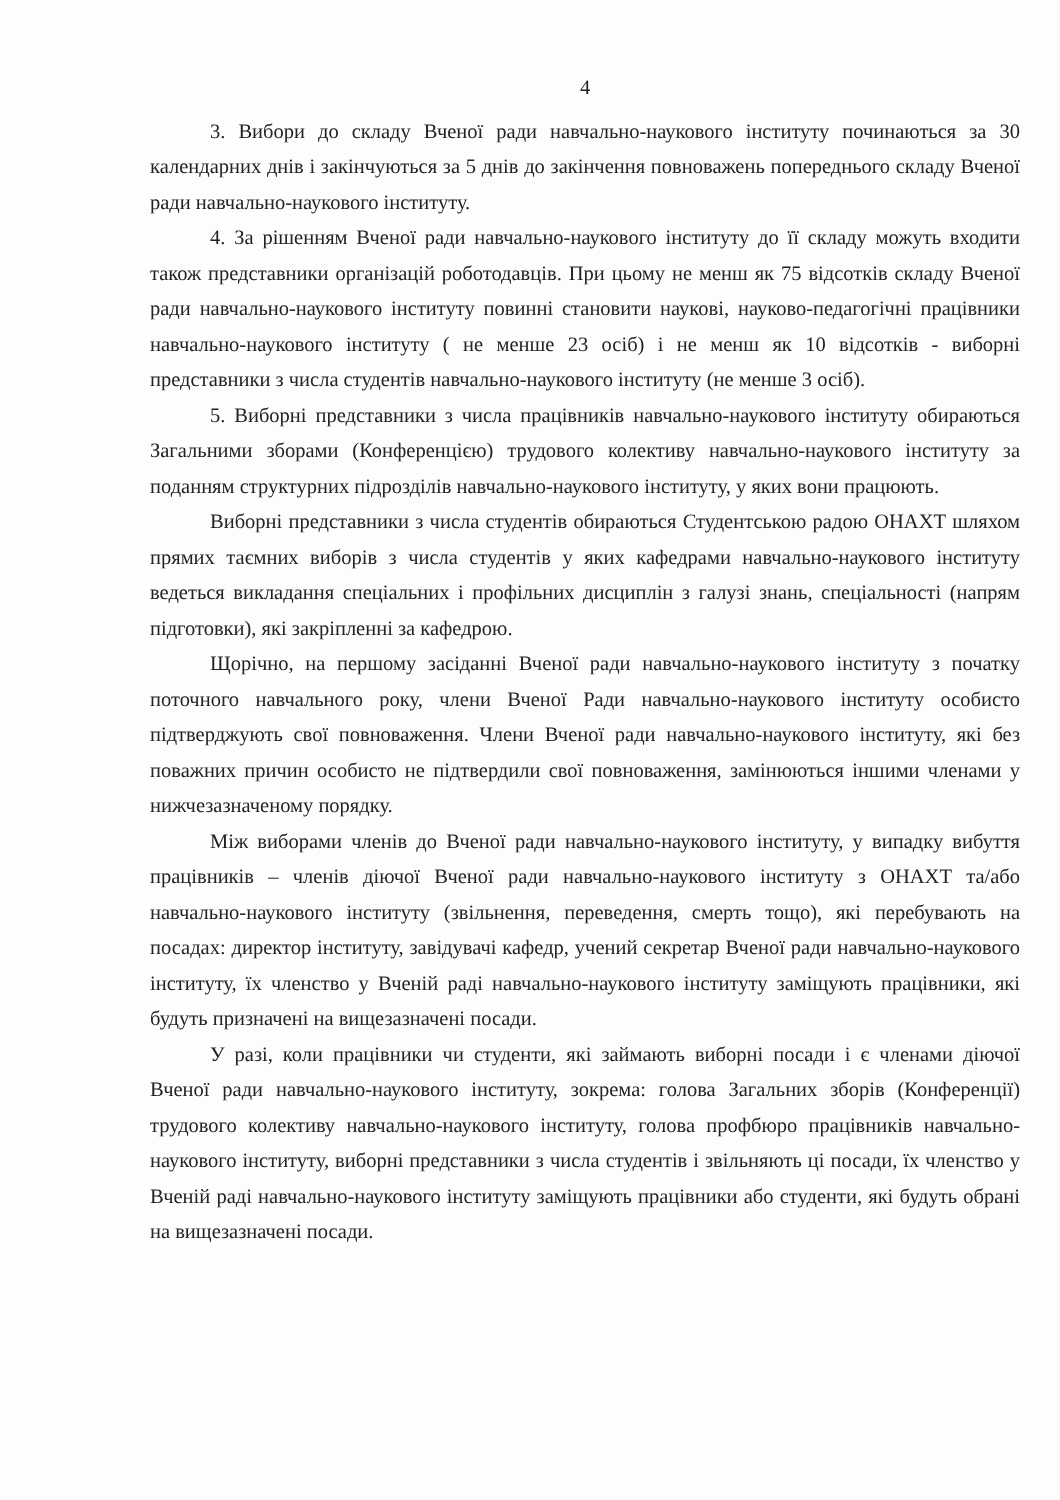4
3. Вибори до складу Вченої ради навчально-наукового інституту починаються за 30 календарних днів і закінчуються за 5 днів до закінчення повноважень попереднього складу Вченої ради навчально-наукового інституту.
4. За рішенням Вченої ради навчально-наукового інституту до її складу можуть входити також представники організацій роботодавців. При цьому не менш як 75 відсотків складу Вченої ради навчально-наукового інституту повинні становити наукові, науково-педагогічні працівники навчально-наукового інституту ( не менше 23 осіб) і не менш як 10 відсотків - виборні представники з числа студентів навчально-наукового інституту (не менше 3 осіб).
5. Виборні представники з числа працівників навчально-наукового інституту обираються Загальними зборами (Конференцією) трудового колективу навчально-наукового інституту за поданням структурних підрозділів навчально-наукового інституту, у яких вони працюють.
Виборні представники з числа студентів обираються Студентською радою ОНАХТ шляхом прямих таємних виборів з числа студентів у яких кафедрами навчально-наукового інституту ведеться викладання спеціальних і профільних дисциплін з галузі знань, спеціальності (напрям підготовки), які закріпленні за кафедрою.
Щорічно, на першому засіданні Вченої ради навчально-наукового інституту з початку поточного навчального року, члени Вченої Ради навчально-наукового інституту особисто підтверджують свої повноваження. Члени Вченої ради навчально-наукового інституту, які без поважних причин особисто не підтвердили свої повноваження, замінюються іншими членами у нижчезазначеному порядку.
Між виборами членів до Вченої ради навчально-наукового інституту, у випадку вибуття працівників – членів діючої Вченої ради навчально-наукового інституту з ОНАХТ та/або навчально-наукового інституту (звільнення, переведення, смерть тощо), які перебувають на посадах: директор інституту, завідувачі кафедр, учений секретар Вченої ради навчально-наукового інституту, їх членство у Вченій раді навчально-наукового інституту заміщують працівники, які будуть призначені на вищезазначені посади.
У разі, коли працівники чи студенти, які займають виборні посади і є членами діючої Вченої ради навчально-наукового інституту, зокрема: голова Загальних зборів (Конференції) трудового колективу навчально-наукового інституту, голова профбюро працівників навчально-наукового інституту, виборні представники з числа студентів і звільняють ці посади, їх членство у Вченій раді навчально-наукового інституту заміщують працівники або студенти, які будуть обрані на вищезазначені посади.